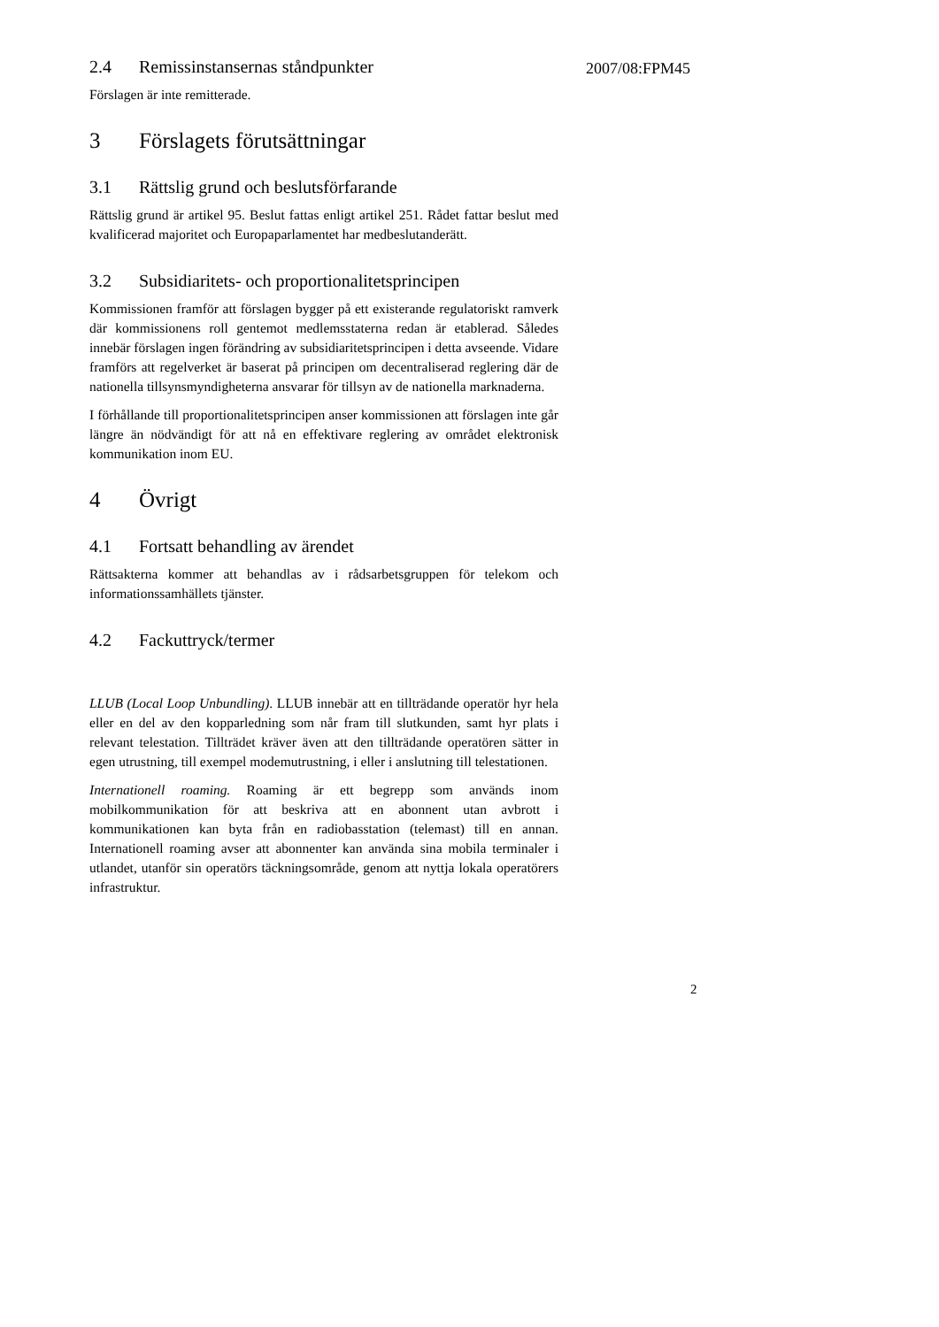2.4 Remissinstansernas ståndpunkter
2007/08:FPM45
Förslagen är inte remitterade.
3 Förslagets förutsättningar
3.1 Rättslig grund och beslutsförfarande
Rättslig grund är artikel 95. Beslut fattas enligt artikel 251. Rådet fattar beslut med kvalificerad majoritet och Europaparlamentet har medbeslutanderätt.
3.2 Subsidiaritets- och proportionalitetsprincipen
Kommissionen framför att förslagen bygger på ett existerande regulatoriskt ramverk där kommissionens roll gentemot medlemsstaterna redan är etablerad. Således innebär förslagen ingen förändring av subsidiaritetsprincipen i detta avseende. Vidare framförs att regelverket är baserat på principen om decentraliserad reglering där de nationella tillsynsmyndigheterna ansvarar för tillsyn av de nationella marknaderna.
I förhållande till proportionalitetsprincipen anser kommissionen att förslagen inte går längre än nödvändigt för att nå en effektivare reglering av området elektronisk kommunikation inom EU.
4 Övrigt
4.1 Fortsatt behandling av ärendet
Rättsakterna kommer att behandlas av i rådsarbetsgruppen för telekom och informationssamhällets tjänster.
4.2 Fackuttryck/termer
LLUB (Local Loop Unbundling). LLUB innebär att en tillträdande operatör hyr hela eller en del av den kopparledning som når fram till slutkunden, samt hyr plats i relevant telestation. Tillträdet kräver även att den tillträdande operatören sätter in egen utrustning, till exempel modemutrustning, i eller i anslutning till telestationen.
Internationell roaming. Roaming är ett begrepp som används inom mobilkommunikation för att beskriva att en abonnent utan avbrott i kommunikationen kan byta från en radiobasstation (telemast) till en annan. Internationell roaming avser att abonnenter kan använda sina mobila terminaler i utlandet, utanför sin operatörs täckningsområde, genom att nyttja lokala operatörers infrastruktur.
2